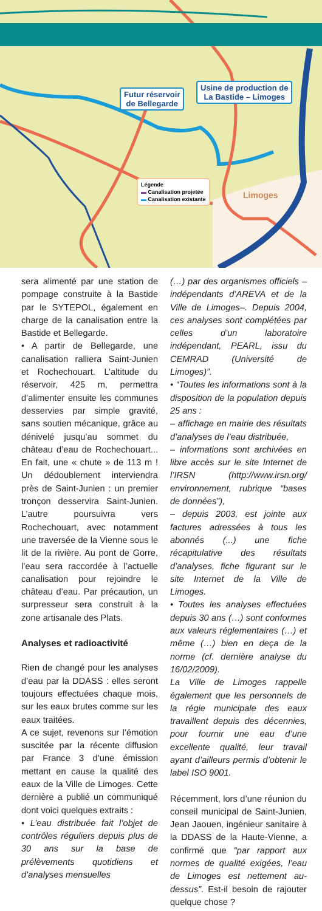Futur réservoir
de Bellegarde
Usine de production de
La Bastide – Limoges
Légende
▬ Canalisation projetée
▬ Canalisation existante
Limoges
sera alimenté par une station de pompage construite à la Bastide par le SYTEPOL, également en charge de la canalisation entre la Bastide et Bellegarde.
• A partir de Bellegarde, une canalisation ralliera Saint-Junien et Rochechouart. L’altitude du réservoir, 425 m, permettra d’alimenter ensuite les communes desservies par simple gravité, sans soutien mécanique, grâce au dénivelé jusqu’au sommet du château d’eau de Rochechouart... En fait, une « chute » de 113 m ! Un dédoublement interviendra près de Saint-Junien : un premier tronçon desservira Saint-Junien. L’autre poursuivra vers Rochechouart, avec notamment une traversée de la Vienne sous le lit de la rivière. Au pont de Gorre, l’eau sera raccordée à l’actuelle canalisation pour rejoindre le château d’eau. Par précaution, un surpresseur sera construit à la zone artisanale des Plats.
Analyses et radioactivité
Rien de changé pour les analyses d’eau par la DDASS : elles seront toujours effectuées chaque mois, sur les eaux brutes comme sur les eaux traitées.
A ce sujet, revenons sur l’émotion suscitée par la récente diffusion par France 3 d’une émission mettant en cause la qualité des eaux de la Ville de Limoges. Cette dernière a publié un communiqué dont voici quelques extraits :
• L’eau distribuée fait l’objet de contrôles réguliers depuis plus de 30 ans sur la base de prélèvements quotidiens et d’analyses mensuelles
(…) par des organismes officiels – indépendants d’AREVA et de la Ville de Limoges–. Depuis 2004, ces analyses sont complétées par celles d’un laboratoire indépendant, PEARL, issu du CEMRAD (Université de Limoges)”.
• “Toutes les informations sont à la disposition de la population depuis 25 ans :
– affichage en mairie des résultats d’analyses de l’eau distribuée,
– informations sont archivées en libre accès sur le site Internet de l’IRSN (http://www.irsn.org/ environnement, rubrique “bases de données”),
– depuis 2003, est jointe aux factures adressées à tous les abonnés (...) une fiche récapitulative des résultats d’analyses, fiche figurant sur le site Internet de la Ville de Limoges.
• Toutes les analyses effectuées depuis 30 ans (…) sont conformes aux valeurs réglementaires (…) et même (…) bien en deça de la norme (cf. dernière analyse du 16/02/2009).
La Ville de Limoges rappelle également que les personnels de la régie municipale des eaux travaillent depuis des décennies, pour fournir une eau d’une excellente qualité, leur travail ayant d’ailleurs permis d’obtenir le label ISO 9001.
Récemment, lors d’une réunion du conseil municipal de Saint-Junien, Jean Jaouen, ingénieur sanitaire à la DDASS de la Haute-Vienne, a confirmé que “par rapport aux normes de qualité exigées, l’eau de Limoges est nettement au-dessus”. Est-il besoin de rajouter quelque chose ?